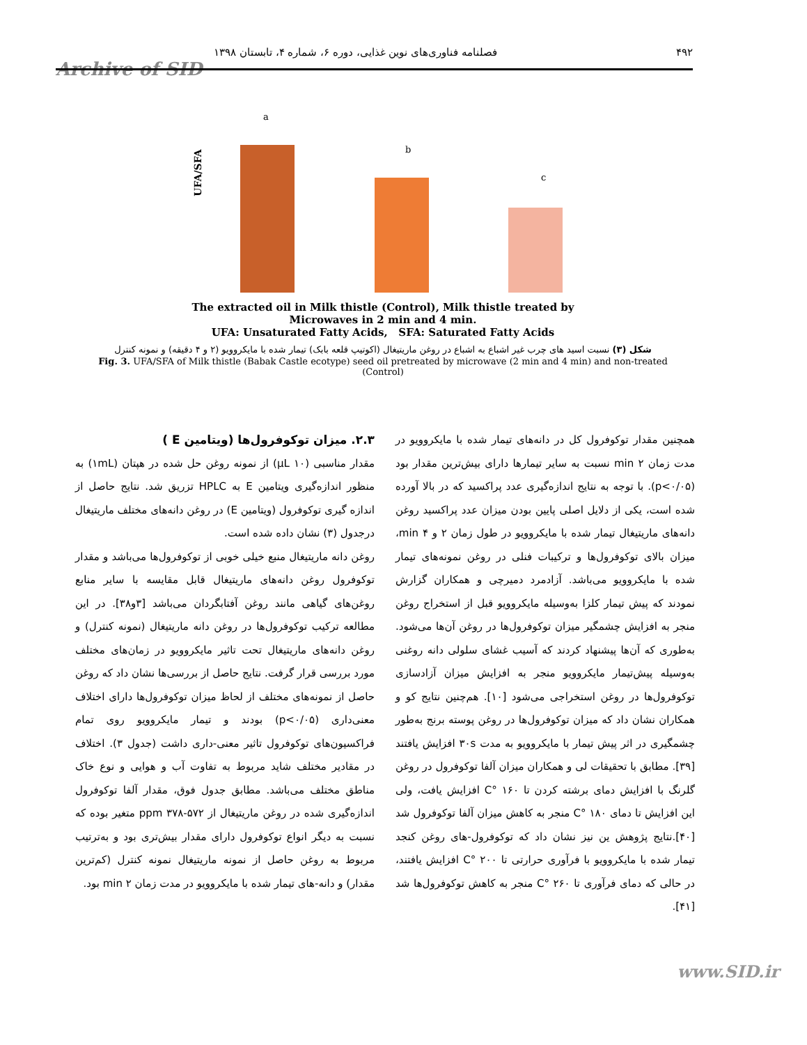Archive of SID
۴۹۲ فصلنامه فناوری‌های نوین غذایی، دوره ۶، شماره ۴، تابستان ۱۳۹۸
UFA/SFA
a
b
c
The extracted oil in Milk thistle (Control), Milk thistle treated by
Microwaves in 2 min and 4 min.
UFA: Unsaturated Fatty Acids, SFA: Saturated Fatty Acids
شکل (۳) نسبت اسید های چرب غیر اشباع به اشباع در روغن ماریتیغال (اکوتیپ قلعه بابک) تیمار شده با مایکروویو (۲ و ۴ دقیقه) و نمونه کنترل
Fig. 3. UFA/SFA of Milk thistle (Babak Castle ecotype) seed oil pretreated by microwave (2 min and 4 min) and non-treated (Control)
۲.۳. میزان توکوفرول‌ها (ویتامین E )
مقدار مناسبی (۱۰ µL) از نمونه روغن حل شده در هپتان (۱mL) به منظور اندازه‌گیری ویتامین E به HPLC تزریق شد. نتایج حاصل از اندازه گیری توکوفرول (ویتامین E) در روغن دانه‌های مختلف ماریتیغال درجدول (۳) نشان داده شده است.
روغن دانه ماریتیغال منبع خیلی خوبی از توکوفرول‌ها می‌باشد و مقدار توکوفرول روغن دانه‌های ماریتیغال قابل مقایسه با سایر منابع روغن‌های گیاهی مانند روغن آفتابگردان می‌باشد [۳و۳۸]. در این مطالعه ترکیب توکوفرول‌ها در روغن دانه ماریتیغال (نمونه کنترل) و روغن دانه‌های ماریتیغال تحت تاثیر مایکروویو در زمان‌های مختلف مورد بررسی قرار گرفت. نتایج حاصل از بررسی‌ها نشان داد که روغن حاصل از نمونه‌های مختلف از لحاظ میزان توکوفرول‌ها دارای اختلاف معنی‌داری (p<۰/۰۵) بودند و تیمار مایکروویو روی تمام فراکسیون‌های توکوفرول تاثیر معنی-داری داشت (جدول ۳). اختلاف در مقادیر مختلف شاید مربوط به تفاوت آب و هوایی و نوع خاک مناطق مختلف می‌باشد. مطابق جدول فوق، مقدار آلفا توکوفرول اندازه‌گیری شده در روغن ماریتیغال از ppm ۳۷۸-۵۷۲ متغیر بوده که نسبت به دیگر انواع توکوفرول دارای مقدار بیش‌تری بود و به‌ترتیب مربوط به روغن حاصل از نمونه ماریتیغال نمونه کنترل (کم‌ترین مقدار) و دانه-های تیمار شده با مایکروویو در مدت زمان ۲ min بود.
همچنین مقدار توکوفرول کل در دانه‌های تیمار شده با مایکروویو در مدت زمان ۲ min نسبت به سایر تیمارها دارای بیش‌ترین مقدار بود (p<۰/۰۵). با توجه به نتایج اندازه‌گیری عدد پراکسید که در بالا آورده شده است، یکی از دلایل اصلی پایین بودن میزان عدد پراکسید روغن دانه‌های ماریتیغال تیمار شده با مایکروویو در طول زمان ۲ و ۴ min، میزان بالای توکوفرول‌ها و ترکیبات فنلی در روغن نمونه‌های تیمار شده با مایکروویو می‌باشد. آزادمرد دمیرچی و همکاران گزارش نمودند که پیش تیمار کلزا به‌وسیله مایکروویو قبل از استخراج روغن منجر به افزایش چشمگیر میزان توکوفرول‌ها در روغن آن‌ها می‌شود. به‌طوری که آن‌ها پیشنهاد کردند که آسیب غشای سلولی دانه روغنی به‌وسیله پیش‌تیمار مایکروویو منجر به افزایش میزان آزادسازی توکوفرول‌ها در روغن استخراجی می‌شود [۱۰]. هم‌چنین نتایج کو و همکاران نشان داد که میزان توکوفرول‌ها در روغن پوسته برنج به‌طور چشمگیری در اثر پیش تیمار با مایکروویو به مدت ۳۰s افزایش یافتند [۳۹]. مطابق با تحقیقات لی و همکاران میزان آلفا توکوفرول در روغن گلرنگ با افزایش دمای برشته کردن تا ۱۶۰ °C افزایش یافت، ولی این افزایش تا دمای ۱۸۰ °C منجر به کاهش میزان آلفا توکوفرول شد [۴۰].نتایج پژوهش ین نیز نشان داد که توکوفرول-های روغن کنجد تیمار شده با مایکروویو با فرآوری حرارتی تا ۲۰۰ °C افزایش یافتند، در حالی که دمای فرآوری تا ۲۶۰ °C منجر به کاهش توکوفرول‌ها شد [۴۱].
www.SID.ir